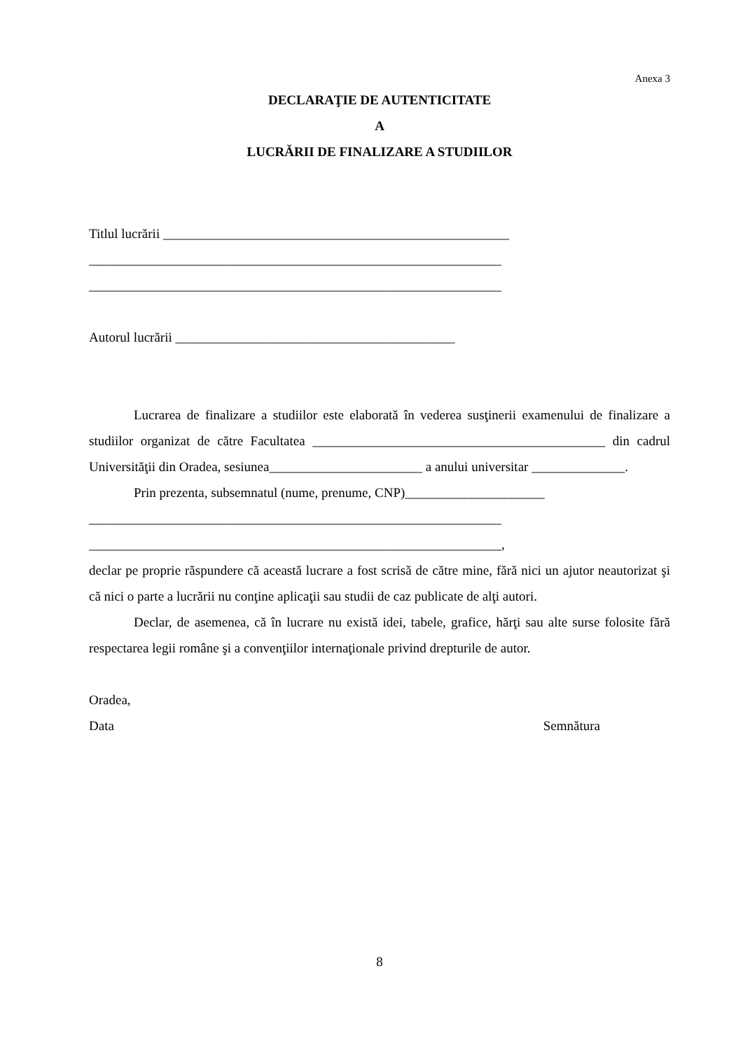Anexa 3
DECLARAŢIE DE AUTENTICITATE
A
LUCRĂRII DE FINALIZARE A STUDIILOR
Titlul lucrării ____________________________________________________
______________________________________________________________
______________________________________________________________
Autorul lucrării __________________________________________
Lucrarea de finalizare a studiilor este elaborată în vederea susţinerii examenului de finalizare a studiilor organizat de către Facultatea ____________________________________________ din cadrul Universităţii din Oradea, sesiunea_______________________ a anului universitar ______________.
Prin prezenta, subsemnatul (nume, prenume, CNP)_____________________
______________________________________________________________
______________________________________________________________,
declar pe proprie răspundere că această lucrare a fost scrisă de către mine, fără nici un ajutor neautorizat şi că nici o parte a lucrării nu conţine aplicaţii sau studii de caz publicate de alţi autori.
Declar, de asemenea, că în lucrare nu există idei, tabele, grafice, hărţi sau alte surse folosite fără respectarea legii române şi a convenţiilor internaţionale privind drepturile de autor.
Oradea,
Data Semnătura
8